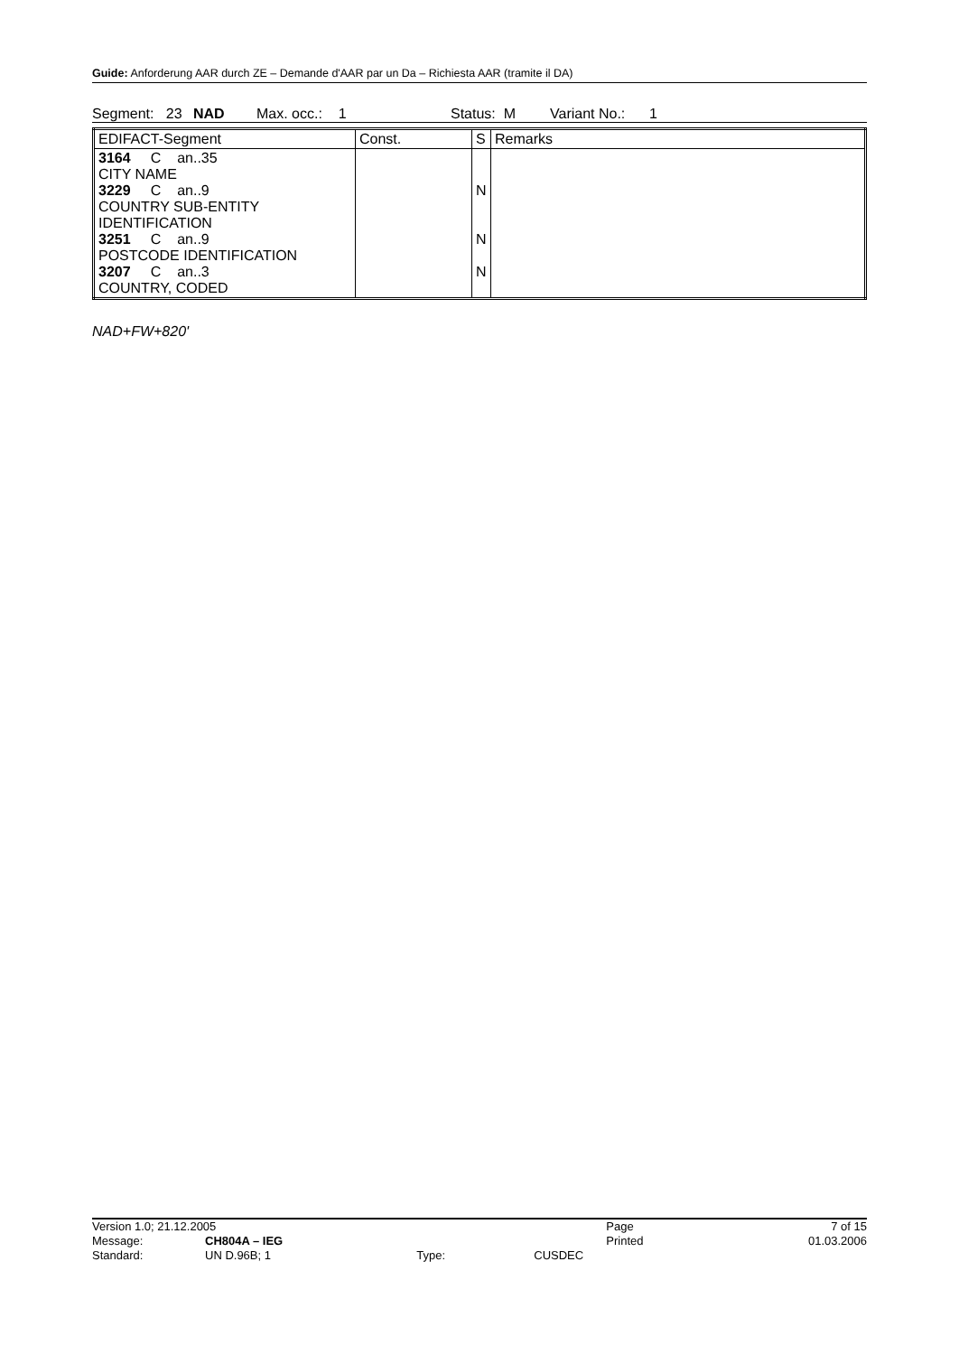Guide: Anforderung AAR durch ZE – Demande d'AAR par un Da – Richiesta AAR (tramite il DA)
Segment: 23 NAD Max. occ.: 1 Status: M Variant No.: 1
| EDIFACT-Segment | Const. | S | Remarks |
| --- | --- | --- | --- |
| 3164 C an..35 CITY NAME 3229 C an..9 COUNTRY SUB-ENTITY IDENTIFICATION 3251 C an..9 POSTCODE IDENTIFICATION 3207 C an..3 COUNTRY, CODED | | N N N | |
NAD+FW+820'
| Version 1.0; 21.12.2005 | | | | Page | 7 of 15 |
| Message: | CH804A – IEG | | | Printed | 01.03.2006 |
| Standard: | UN D.96B; 1 | Type: | CUSDEC | | |